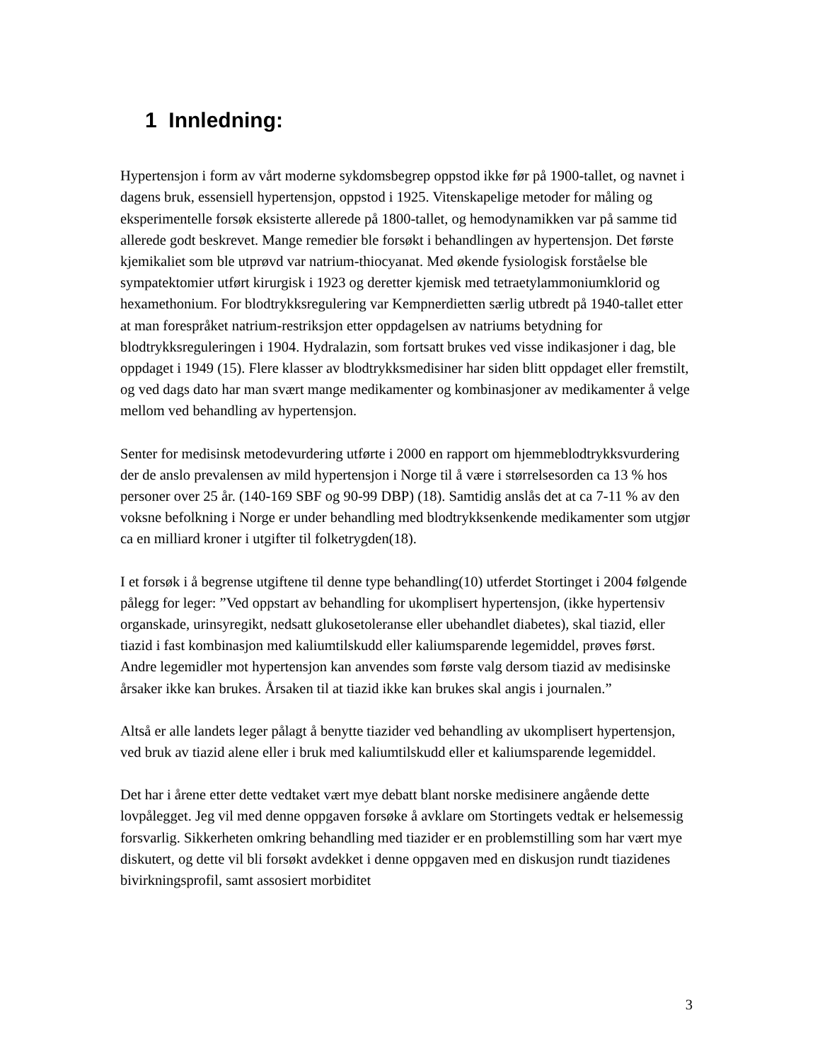1 Innledning:
Hypertensjon i form av vårt moderne sykdomsbegrep oppstod ikke før på 1900-tallet, og navnet i dagens bruk, essensiell hypertensjon, oppstod i 1925. Vitenskapelige metoder for måling og eksperimentelle forsøk eksisterte allerede på 1800-tallet, og hemodynamikken var på samme tid allerede godt beskrevet. Mange remedier ble forsøkt i behandlingen av hypertensjon. Det første kjemikaliet som ble utprøvd var natrium-thiocyanat. Med økende fysiologisk forståelse ble sympatektomier utført kirurgisk i 1923 og deretter kjemisk med tetraetylammoniumklorid og hexamethonium. For blodtrykksregulering var Kempnerdietten særlig utbredt på 1940-tallet etter at man forespråket natrium-restriksjon etter oppdagelsen av natriums betydning for blodtrykksreguleringen i 1904. Hydralazin, som fortsatt brukes ved visse indikasjoner i dag, ble oppdaget i 1949 (15). Flere klasser av blodtrykksmedisiner har siden blitt oppdaget eller fremstilt, og ved dags dato har man svært mange medikamenter og kombinasjoner av medikamenter å velge mellom ved behandling av hypertensjon.
Senter for medisinsk metodevurdering utførte i 2000 en rapport om hjemmeblodtrykksvurdering der de anslo prevalensen av mild hypertensjon i Norge til å være i størrelsesorden ca 13 % hos personer over 25 år. (140-169 SBF og 90-99 DBP) (18). Samtidig anslås det at ca 7-11 % av den voksne befolkning i Norge er under behandling med blodtrykksenkende medikamenter som utgjør ca en milliard kroner i utgifter til folketrygden(18).
I et forsøk i å begrense utgiftene til denne type behandling(10) utferdet Stortinget i 2004 følgende pålegg for leger: ”Ved oppstart av behandling for ukomplisert hypertensjon, (ikke hypertensiv organskade, urinsyregikt, nedsatt glukosetoleranse eller ubehandlet diabetes), skal tiazid, eller tiazid i fast kombinasjon med kaliumtilskudd eller kaliumsparende legemiddel, prøves først. Andre legemidler mot hypertensjon kan anvendes som første valg dersom tiazid av medisinske årsaker ikke kan brukes. Årsaken til at tiazid ikke kan brukes skal angis i journalen.”
Altså er alle landets leger pålagt å benytte tiazider ved behandling av ukomplisert hypertensjon, ved bruk av tiazid alene eller i bruk med kaliumtilskudd eller et kaliumsparende legemiddel.
Det har i årene etter dette vedtaket vært mye debatt blant norske medisinere angående dette lovpålegget. Jeg vil med denne oppgaven forsøke å avklare om Stortingets vedtak er helsemessig forsvarlig. Sikkerheten omkring behandling med tiazider er en problemstilling som har vært mye diskutert, og dette vil bli forsøkt avdekket i denne oppgaven med en diskusjon rundt tiazidenes bivirkningsprofil, samt assosiert morbiditet
3